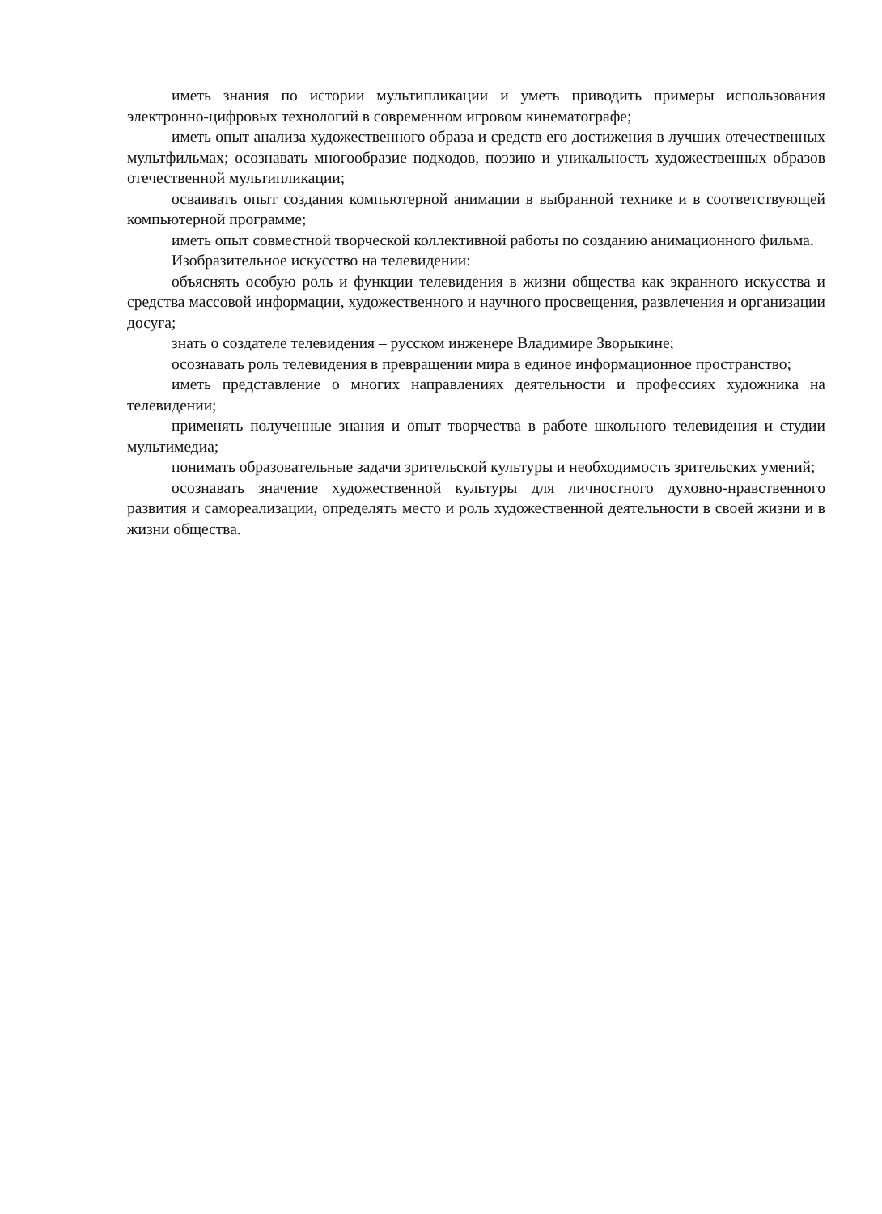иметь знания по истории мультипликации и уметь приводить примеры использования электронно-цифровых технологий в современном игровом кинематографе;
иметь опыт анализа художественного образа и средств его достижения в лучших отечественных мультфильмах; осознавать многообразие подходов, поэзию и уникальность художественных образов отечественной мультипликации;
осваивать опыт создания компьютерной анимации в выбранной технике и в соответствующей компьютерной программе;
иметь опыт совместной творческой коллективной работы по созданию анимационного фильма.
Изобразительное искусство на телевидении:
объяснять особую роль и функции телевидения в жизни общества как экранного искусства и средства массовой информации, художественного и научного просвещения, развлечения и организации досуга;
знать о создателе телевидения – русском инженере Владимире Зворыкине;
осознавать роль телевидения в превращении мира в единое информационное пространство;
иметь представление о многих направлениях деятельности и профессиях художника на телевидении;
применять полученные знания и опыт творчества в работе школьного телевидения и студии мультимедиа;
понимать образовательные задачи зрительской культуры и необходимость зрительских умений;
осознавать значение художественной культуры для личностного духовно-нравственного развития и самореализации, определять место и роль художественной деятельности в своей жизни и в жизни общества.